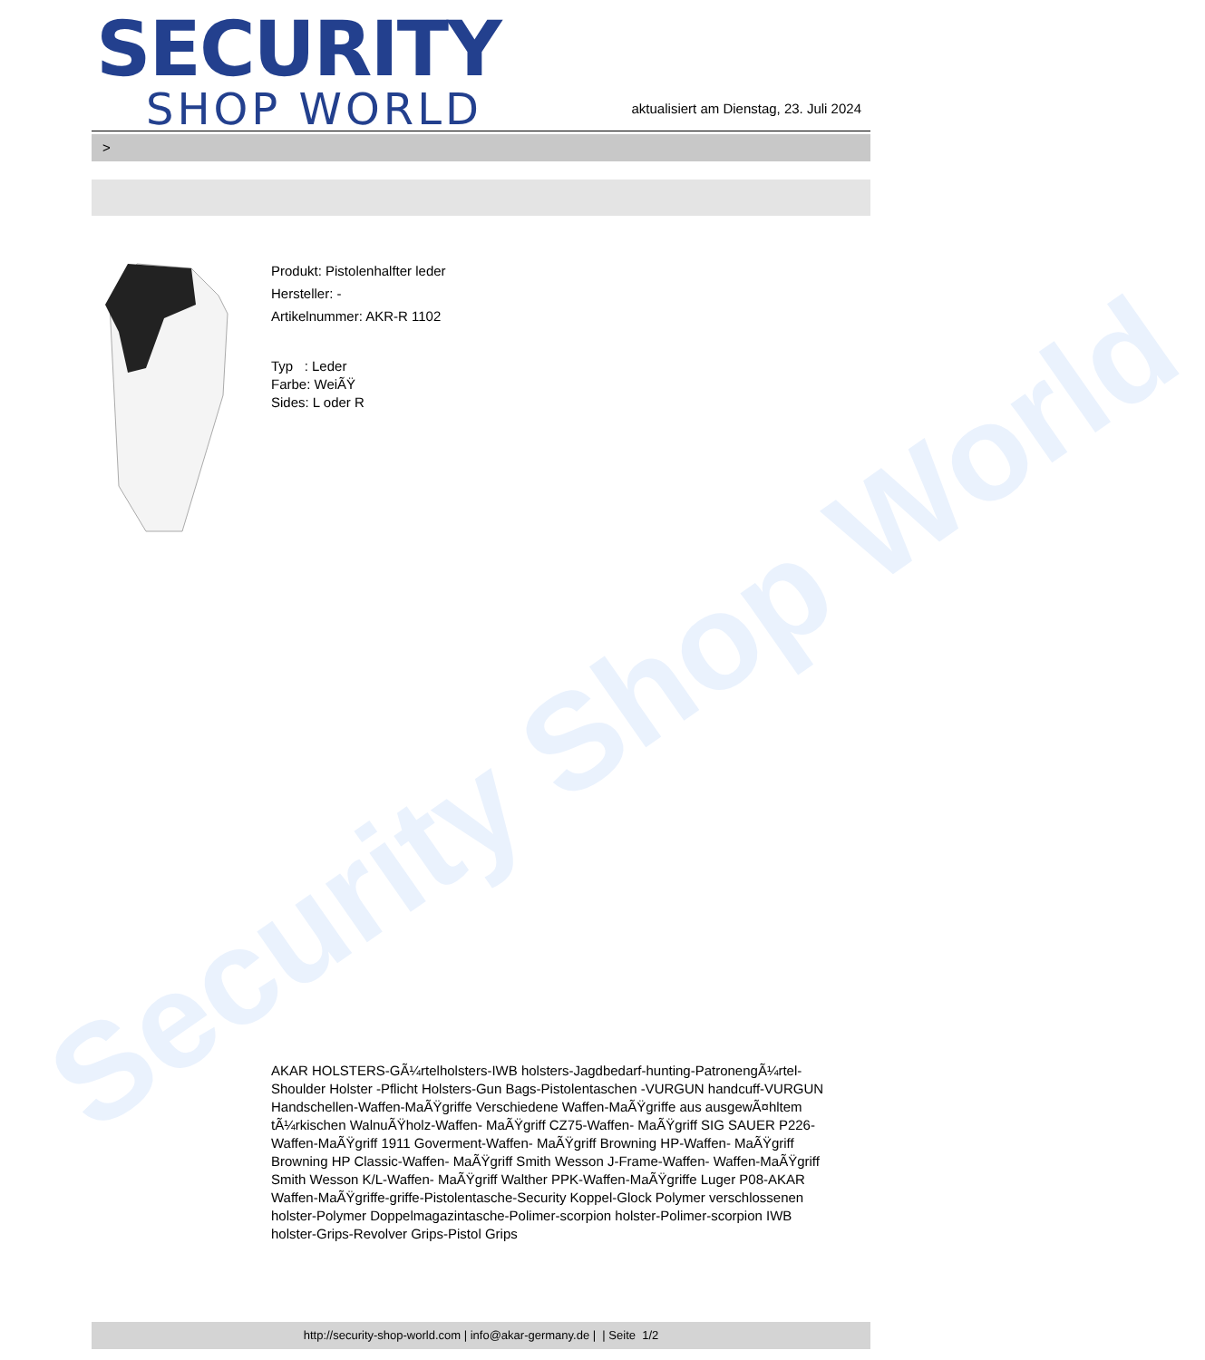Security Shop World
SECURITY
SHOP WORLD
aktualisiert am Dienstag, 23. Juli 2024
>
Produkt: Pistolenhalfter leder
Hersteller: -
Artikelnummer: AKR-R 1102
Typ : Leder
Farbe: WeiÃŸ
Sides: L oder R
AKAR HOLSTERS-GÃ¼rtelholsters-IWB holsters-Jagdbedarf-hunting-PatronengÃ¼rtel- Shoulder Holster -Pflicht Holsters-Gun Bags-Pistolentaschen -VURGUN handcuff-VURGUN Handschellen-Waffen-MaÃŸgriffe Verschiedene Waffen-MaÃŸgriffe aus ausgewÃ¤hltem tÃ¼rkischen WalnuÃŸholz-Waffen- MaÃŸgriff CZ75-Waffen- MaÃŸgriff SIG SAUER P226-Waffen-MaÃŸgriff 1911 Goverment-Waffen- MaÃŸgriff Browning HP-Waffen- MaÃŸgriff Browning HP Classic-Waffen- MaÃŸgriff Smith Wesson J-Frame-Waffen- Waffen-MaÃŸgriff Smith Wesson K/L-Waffen- MaÃŸgriff Walther PPK-Waffen-MaÃŸgriffe Luger P08-AKAR Waffen-MaÃŸgriffe-griffe-Pistolentasche-Security Koppel-Glock Polymer verschlossenen holster-Polymer Doppelmagazintasche-Polimer-scorpion holster-Polimer-scorpion IWB holster-Grips-Revolver Grips-Pistol Grips
http://security-shop-world.com | info@akar-germany.de | | Seite 1/2